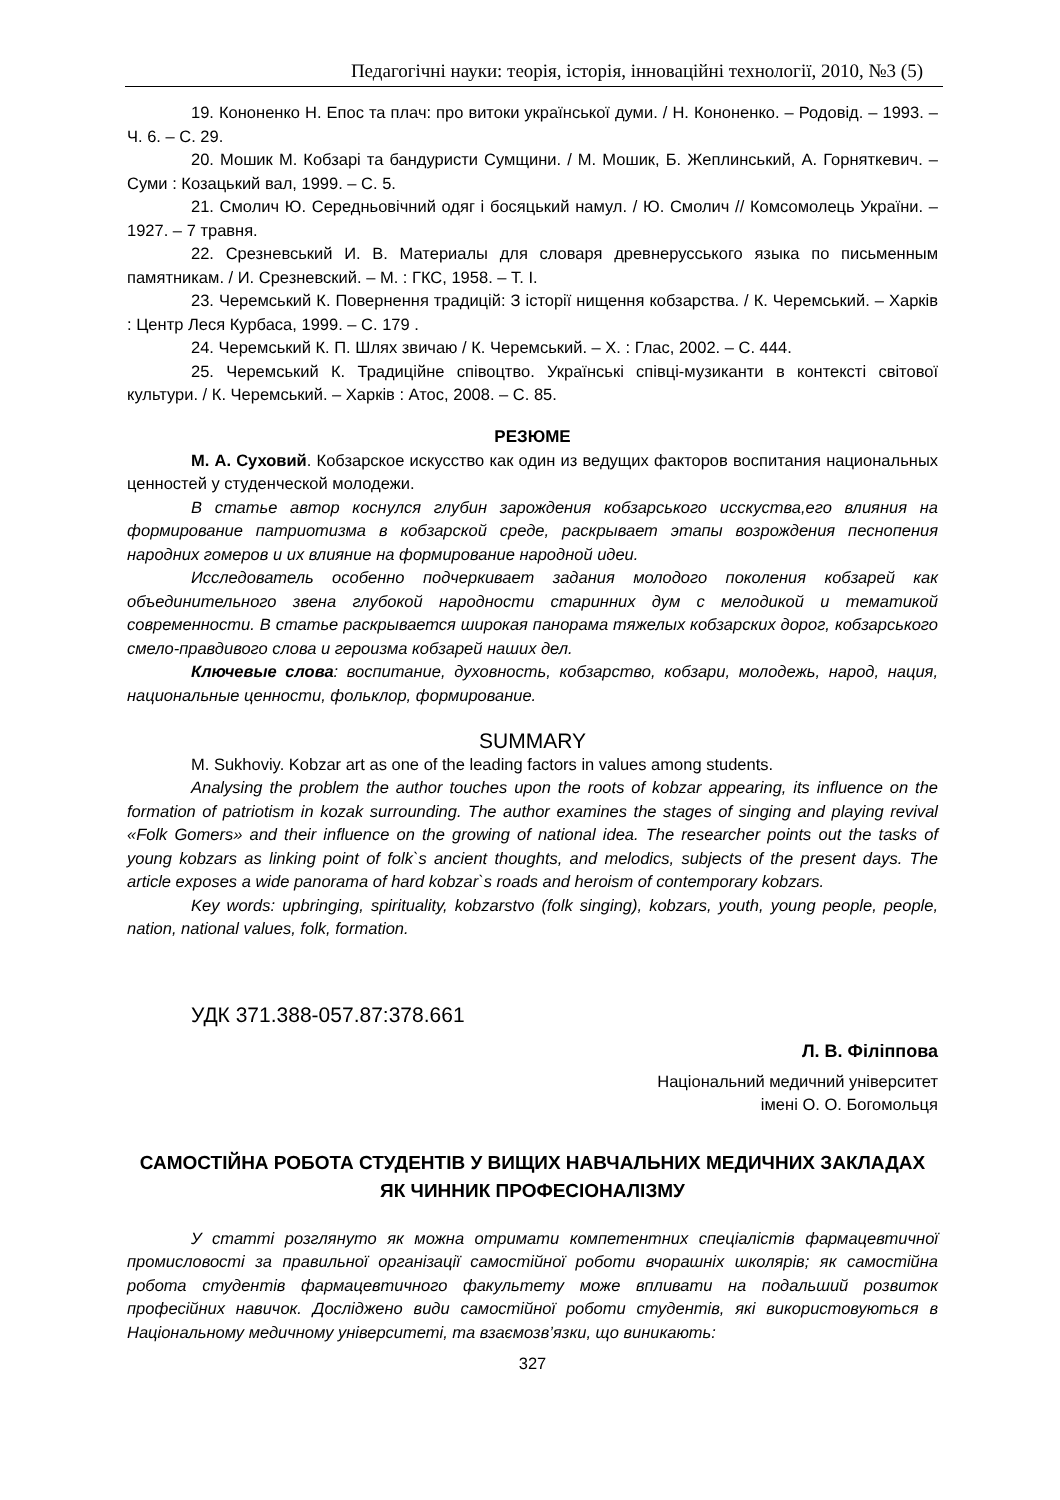Педагогічні науки: теорія, історія, інноваційні технології, 2010, №3 (5)
19. Кононенко Н. Епос та плач: про витоки української думи. / Н. Кононенко. – Родовід. – 1993. – Ч. 6. – С. 29.
20. Мошик М. Кобзарі та бандуристи Сумщини. / М. Мошик, Б. Жеплинський, А. Горняткевич. – Суми : Козацький вал, 1999. – С. 5.
21. Смолич Ю. Середньовічний одяг і босяцький намул. / Ю. Смолич // Комсомолець України. – 1927. – 7 травня.
22. Срезневський И. В. Материалы для словаря древнерусського языка по письменным памятникам. / И. Срезневский. – М. : ГКС, 1958. – Т. I.
23. Черемський К. Повернення традицій: З історії нищення кобзарства. / К. Черемський. – Харків : Центр Леся Курбаса, 1999. – С. 179 .
24. Черемський К. П. Шлях звичаю / К. Черемський. – Х. : Глас, 2002. – С. 444.
25. Черемський К. Традиційне співоцтво. Українські співці-музиканти в контексті світової культури. / К. Черемський. – Харків : Атос, 2008. – С. 85.
РЕЗЮМЕ
М. А. Суховий. Кобзарское искусство как один из ведущих факторов воспитания национальных ценностей у студенческой молодежи.
В статье автор коснулся глубин зарождения кобзарського исскуства,его влияния на формирование патриотизма в кобзарской среде, раскрывает этапы возрождения песнопения народних гомеров и их влияние на формирование народной идеи.
Исследователь особенно подчеркивает задания молодого поколения кобзарей как объединительного звена глубокой народности старинних дум с мелодикой и тематикой современности. В статье раскрывается широкая панорама тяжелых кобзарских дорог, кобзарського смело-правдивого слова и героизма кобзарей наших дел.
Ключевые слова: воспитание, духовность, кобзарство, кобзари, молодежь, народ, нация, национальные ценности, фольклор, формирование.
SUMMARY
M. Sukhoviy. Kobzar art as one of the leading factors in values among students.
Analysing the problem the author touches upon the roots of kobzar appearing, its influence on the formation of patriotism in kozak surrounding. The author examines the stages of singing and playing revival «Folk Gomers» and their influence on the growing of national idea. The researcher points out the tasks of young kobzars as linking point of folk`s ancient thoughts, and melodics, subjects of the present days. The article exposes a wide panorama of hard kobzar`s roads and heroism of contemporary kobzars.
Key words: upbringing, spirituality, kobzarstvo (folk singing), kobzars, youth, young people, people, nation, national values, folk, formation.
УДК 371.388-057.87:378.661
Л. В. Філіппова
Національний медичний університет
імені О. О. Богомольця
САМОСТІЙНА РОБОТА СТУДЕНТІВ У ВИЩИХ НАВЧАЛЬНИХ МЕДИЧНИХ ЗАКЛАДАХ ЯК ЧИННИК ПРОФЕСІОНАЛІЗМУ
У статті розглянуто як можна отримати компетентних спеціалістів фармацевтичної промисловості за правильної організації самостійної роботи вчорашніх школярів; як самостійна робота студентів фармацевтичного факультету може впливати на подальший розвиток професійних навичок. Досліджено види самостійної роботи студентів, які використовуються в Національному медичному університеті, та взаємозв’язки, що виникають:
327